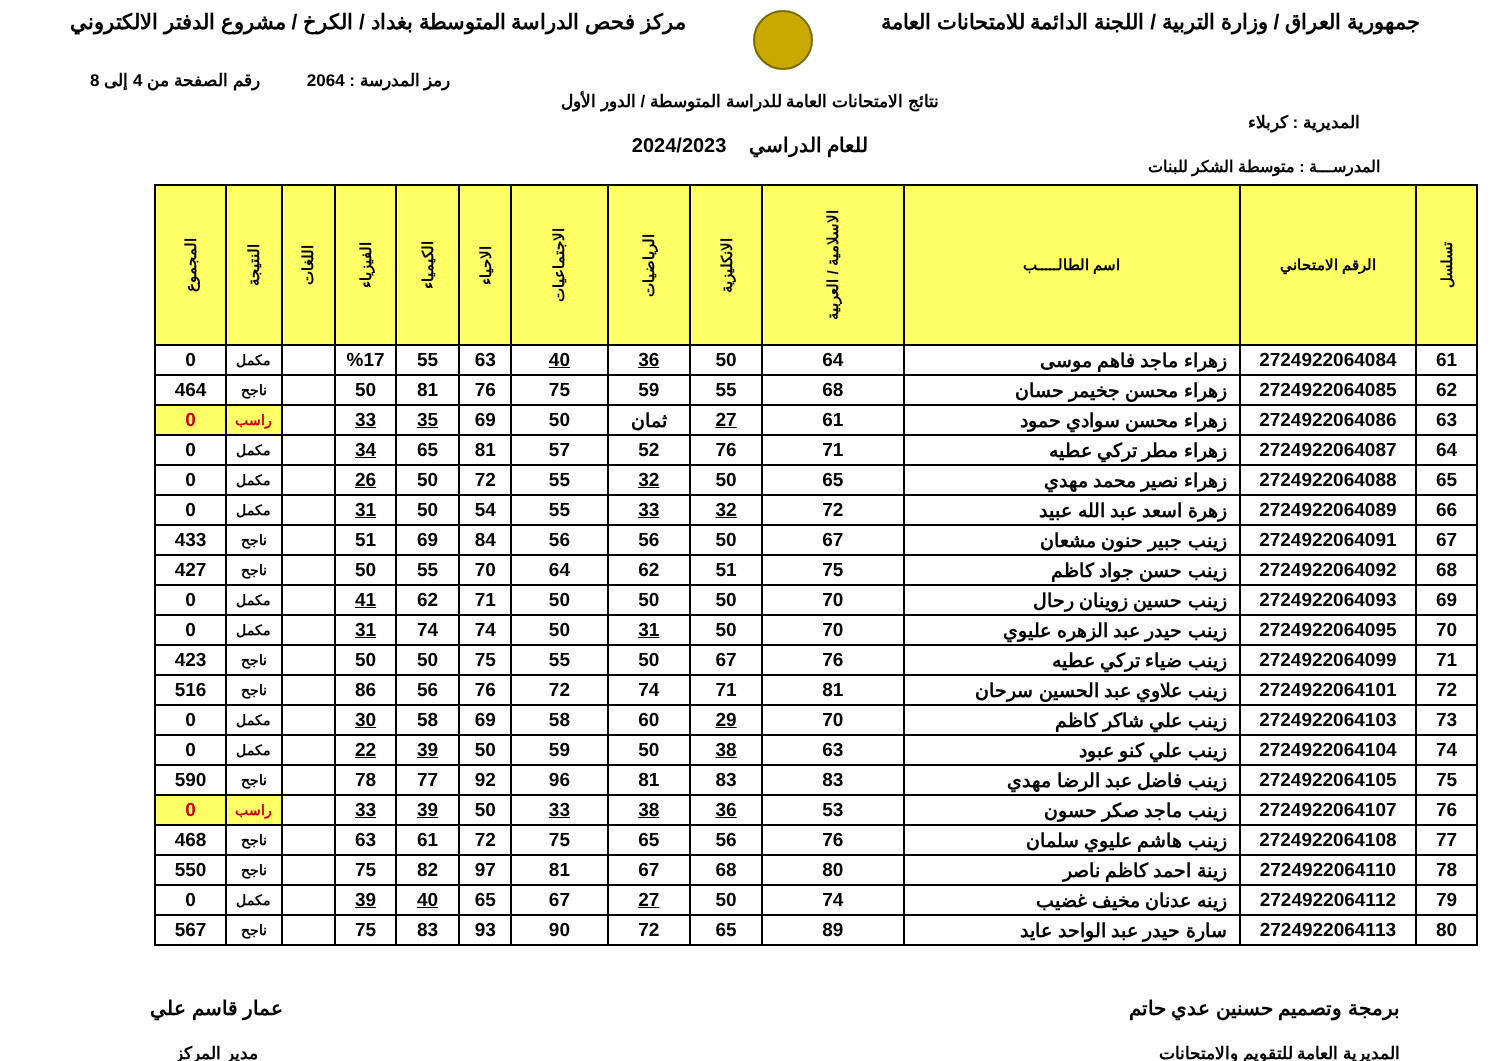جمهورية العراق / وزارة التربية / اللجنة الدائمة للامتحانات العامة
مركز فحص الدراسة المتوسطة بغداد / الكرخ / مشروع الدفتر الالكتروني
رمز المدرسة : 2064 رقم الصفحة من 4 إلى 8
نتائج الامتحانات العامة للدراسة المتوسطة / الدور الأول
المديرية : كربلاء
للعام الدراسي 2024/2023
المدرســـة : متوسطة الشكر للبنات
| تسلسل | الرقم الامتحاني | اسم الطالـــــب | الاسلامية / العربية | الانكليزية | الرياضيات | الاجتماعيات | الاحياء | الكيمياء | الفيزياء | اللغات | النتيجة | المجموع |
| --- | --- | --- | --- | --- | --- | --- | --- | --- | --- | --- | --- | --- |
| 61 | 2724922064084 | زهراء ماجد فاهم موسى | 64 | 50 | 36 | 40 | 63 | 55 | %17 | | مكمل | 0 |
| 62 | 2724922064085 | زهراء محسن جخيمر حسان | 68 | 55 | 59 | 75 | 76 | 81 | 50 | | ناجح | 464 |
| 63 | 2724922064086 | زهراء محسن سوادي حمود | 61 | 27 | ثمان | 50 | 69 | 35 | 33 | | راسب | 0 |
| 64 | 2724922064087 | زهراء مطر تركي عطيه | 71 | 76 | 52 | 57 | 81 | 65 | 34 | | مكمل | 0 |
| 65 | 2724922064088 | زهراء نصير محمد مهدي | 65 | 50 | 32 | 55 | 72 | 50 | 26 | | مكمل | 0 |
| 66 | 2724922064089 | زهرة اسعد عبد الله عبيد | 72 | 32 | 33 | 55 | 54 | 50 | 31 | | مكمل | 0 |
| 67 | 2724922064091 | زينب جبير حنون مشعان | 67 | 50 | 56 | 56 | 84 | 69 | 51 | | ناجح | 433 |
| 68 | 2724922064092 | زينب حسن جواد كاظم | 75 | 51 | 62 | 64 | 70 | 55 | 50 | | ناجح | 427 |
| 69 | 2724922064093 | زينب حسين زوينان رحال | 70 | 50 | 50 | 50 | 71 | 62 | 41 | | مكمل | 0 |
| 70 | 2724922064095 | زينب حيدر عبد الزهره عليوي | 70 | 50 | 31 | 50 | 74 | 74 | 31 | | مكمل | 0 |
| 71 | 2724922064099 | زينب ضياء تركي عطيه | 76 | 67 | 50 | 55 | 75 | 50 | 50 | | ناجح | 423 |
| 72 | 2724922064101 | زينب علاوي عبد الحسين سرحان | 81 | 71 | 74 | 72 | 76 | 56 | 86 | | ناجح | 516 |
| 73 | 2724922064103 | زينب علي شاكر كاظم | 70 | 29 | 60 | 58 | 69 | 58 | 30 | | مكمل | 0 |
| 74 | 2724922064104 | زينب علي كنو عبود | 63 | 38 | 50 | 59 | 50 | 39 | 22 | | مكمل | 0 |
| 75 | 2724922064105 | زينب فاضل عبد الرضا مهدي | 83 | 83 | 81 | 96 | 92 | 77 | 78 | | ناجح | 590 |
| 76 | 2724922064107 | زينب ماجد صكر حسون | 53 | 36 | 38 | 33 | 50 | 39 | 33 | | راسب | 0 |
| 77 | 2724922064108 | زينب هاشم عليوي سلمان | 76 | 56 | 65 | 75 | 72 | 61 | 63 | | ناجح | 468 |
| 78 | 2724922064110 | زينة احمد كاظم ناصر | 80 | 68 | 67 | 81 | 97 | 82 | 75 | | ناجح | 550 |
| 79 | 2724922064112 | زينه عدنان مخيف غضيب | 74 | 50 | 27 | 67 | 65 | 40 | 39 | | مكمل | 0 |
| 80 | 2724922064113 | سارة حيدر عبد الواحد عايد | 89 | 65 | 72 | 90 | 93 | 83 | 75 | | ناجح | 567 |
برمجة وتصميم حسنين عدي حاتم
المديرية العامة للتقويم والامتحانات
عمار قاسم علي
مدير المركز